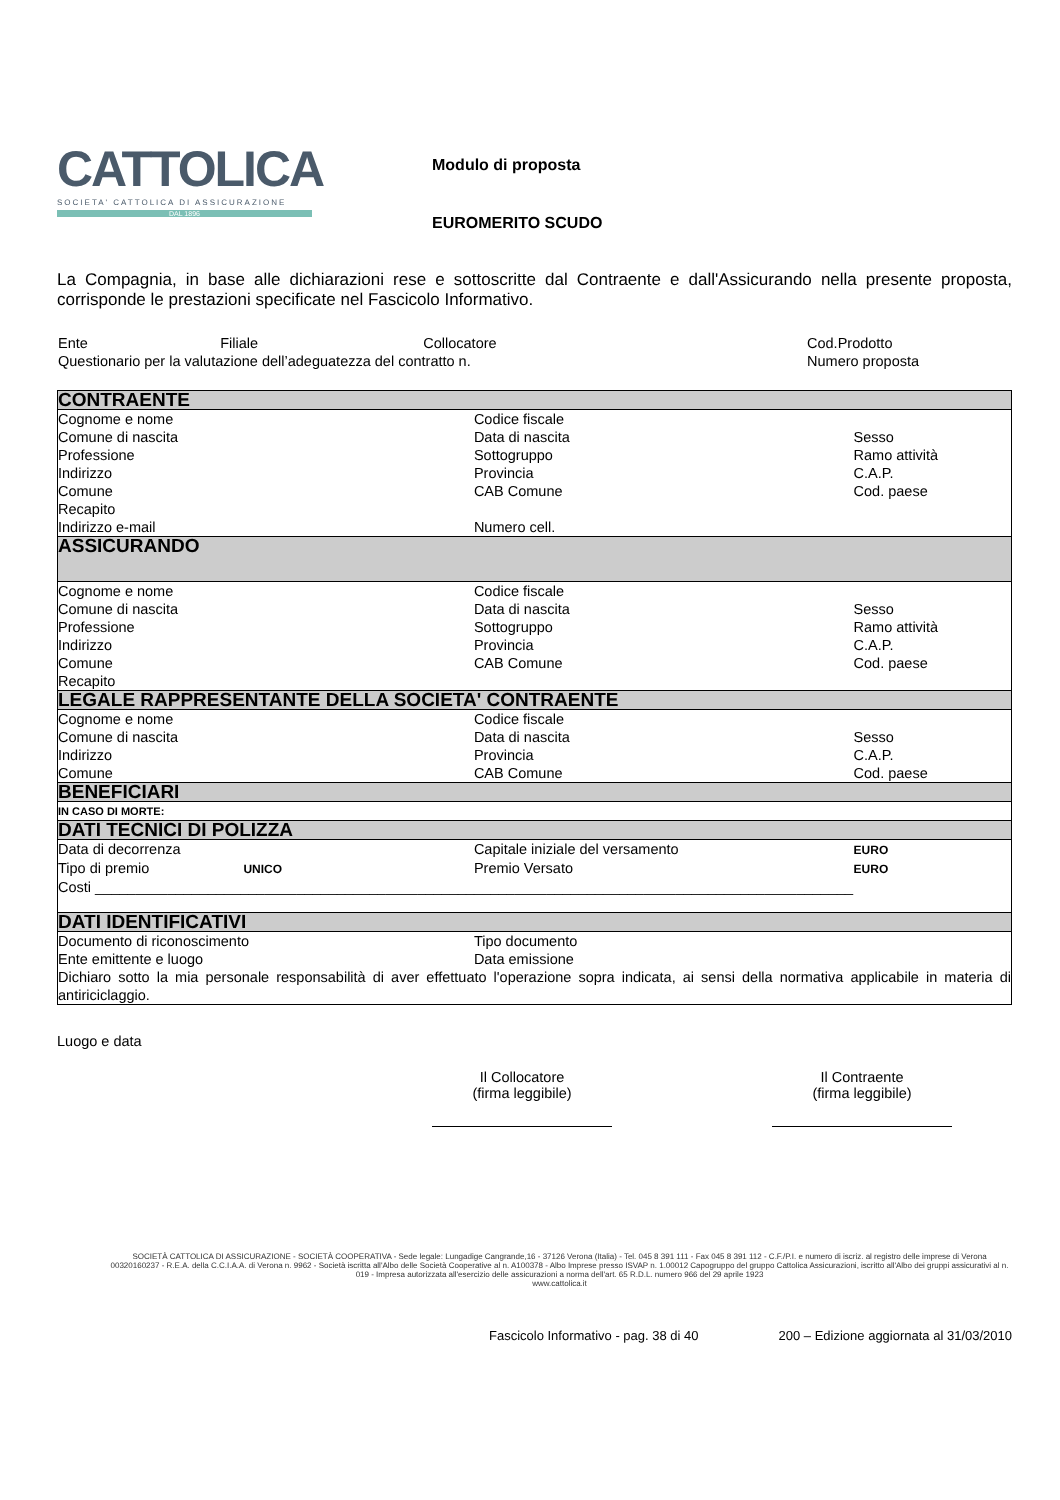CATTOLICA
SOCIETA' CATTOLICA DI ASSICURAZIONE
DAL 1896
Modulo di proposta
EUROMERITO SCUDO
La Compagnia, in base alle dichiarazioni rese e sottoscritte dal Contraente e dall'Assicurando nella presente proposta, corrisponde le prestazioni specificate nel Fascicolo Informativo.
| Ente | Filiale | Collocatore | Cod.Prodotto |
| Questionario per la valutazione dell’adeguatezza del contratto n. | | | Numero proposta |
| CONTRAENTE | | |
| Cognome e nome | Codice fiscale | |
| Comune di nascita | Data di nascita | Sesso |
| Professione | Sottogruppo | Ramo attività |
| Indirizzo | Provincia | C.A.P. |
| Comune | CAB Comune | Cod. paese |
| Recapito | | |
| Indirizzo e-mail | Numero cell. | |
| ASSICURANDO | | |
| Cognome e nome | Codice fiscale | |
| Comune di nascita | Data di nascita | Sesso |
| Professione | Sottogruppo | Ramo attività |
| Indirizzo | Provincia | C.A.P. |
| Comune | CAB Comune | Cod. paese |
| Recapito | | |
| LEGALE RAPPRESENTANTE DELLA SOCIETA' CONTRAENTE | | |
| Cognome e nome | Codice fiscale | |
| Comune di nascita | Data di nascita | Sesso |
| Indirizzo | Provincia | C.A.P. |
| Comune | CAB Comune | Cod. paese |
| BENEFICIARI | | |
| IN CASO DI MORTE: | | |
| DATI TECNICI DI POLIZZA | | |
| Data di decorrenza | Capitale iniziale del versamento | EURO |
| Tipo di premio UNICO | Premio Versato | EURO |
| Costi ______________________________________________________________________________________________ | | |
| DATI IDENTIFICATIVI | | |
| Documento di riconoscimento | Tipo documento | |
| Ente emittente e luogo | Data emissione | |
| Dichiaro sotto la mia personale responsabilità di aver effettuato l'operazione sopra indicata, ai sensi della normativa applicabile in materia di antiriciclaggio. | | |
Luogo e data
Il Collocatore
(firma leggibile)
Il Contraente
(firma leggibile)
SOCIETÀ CATTOLICA DI ASSICURAZIONE - SOCIETÀ COOPERATIVA - Sede legale: Lungadige Cangrande,16 - 37126 Verona (Italia) - Tel. 045 8 391 111 - Fax 045 8 391 112 - C.F./P.I. e numero di iscriz. al registro delle imprese di Verona 00320160237 - R.E.A. della C.C.I.A.A. di Verona n. 9962 - Società iscritta all'Albo delle Società Cooperative al n. A100378 - Albo Imprese presso ISVAP n. 1.00012 Capogruppo del gruppo Cattolica Assicurazioni, iscritto all'Albo dei gruppi assicurativi al n. 019 - Impresa autorizzata all'esercizio delle assicurazioni a norma dell'art. 65 R.D.L. numero 966 del 29 aprile 1923
www.cattolica.it
Fascicolo Informativo - pag. 38 di 40 200 – Edizione aggiornata al 31/03/2010